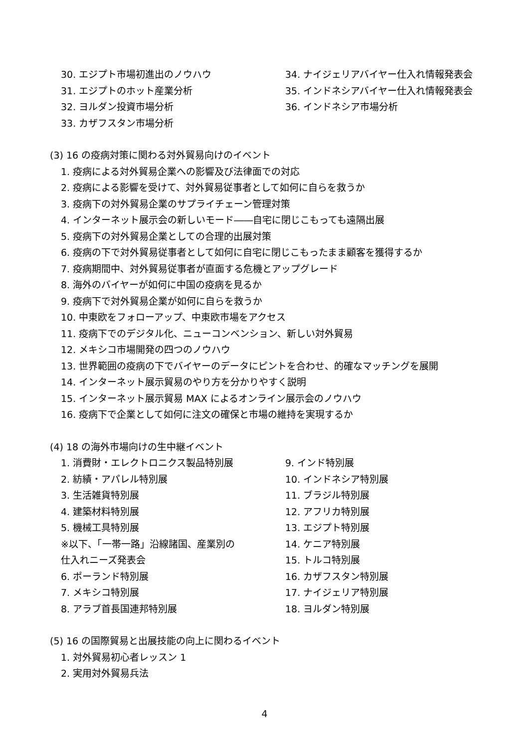30. エジプト市場初進出のノウハウ 34. ナイジェリアバイヤー仕入れ情報発表会
31. エジプトのホット産業分析 35. インドネシアバイヤー仕入れ情報発表会
32. ヨルダン投資市場分析 36. インドネシア市場分析
33. カザフスタン市場分析
(3) 16 の疫病対策に関わる対外貿易向けのイベント
1. 疫病による対外貿易企業への影響及び法律面での対応
2. 疫病による影響を受けて、対外貿易従事者として如何に自らを救うか
3. 疫病下の対外貿易企業のサプライチェーン管理対策
4. インターネット展示会の新しいモード――自宅に閉じこもっても遠隔出展
5. 疫病下の対外貿易企業としての合理的出展対策
6. 疫病の下で対外貿易従事者として如何に自宅に閉じこもったまま顧客を獲得するか
7. 疫病期間中、対外貿易従事者が直面する危機とアップグレード
8. 海外のバイヤーが如何に中国の疫病を見るか
9. 疫病下で対外貿易企業が如何に自らを救うか
10. 中東欧をフォローアップ、中東欧市場をアクセス
11. 疫病下でのデジタル化、ニューコンベンション、新しい対外貿易
12. メキシコ市場開発の四つのノウハウ
13. 世界範囲の疫病の下でバイヤーのデータにピントを合わせ、的確なマッチングを展開
14. インターネット展示貿易のやり方を分かりやすく説明
15. インターネット展示貿易 MAX によるオンライン展示会のノウハウ
16. 疫病下で企業として如何に注文の確保と市場の維持を実現するか
(4) 18 の海外市場向けの生中継イベント
1. 消費財・エレクトロニクス製品特別展 9. インド特別展
2. 紡績・アパレル特別展 10. インドネシア特別展
3. 生活雑貨特別展 11. ブラジル特別展
4. 建築材料特別展 12. アフリカ特別展
5. 機械工具特別展 13. エジプト特別展
※以下、「一帯一路」沿線諸国、産業別の 14. ケニア特別展
仕入れニーズ発表会 15. トルコ特別展
6. ポーランド特別展 16. カザフスタン特別展
7. メキシコ特別展 17. ナイジェリア特別展
8. アラブ首長国連邦特別展 18. ヨルダン特別展
(5) 16 の国際貿易と出展技能の向上に関わるイベント
1. 対外貿易初心者レッスン 1
2. 実用対外貿易兵法
4